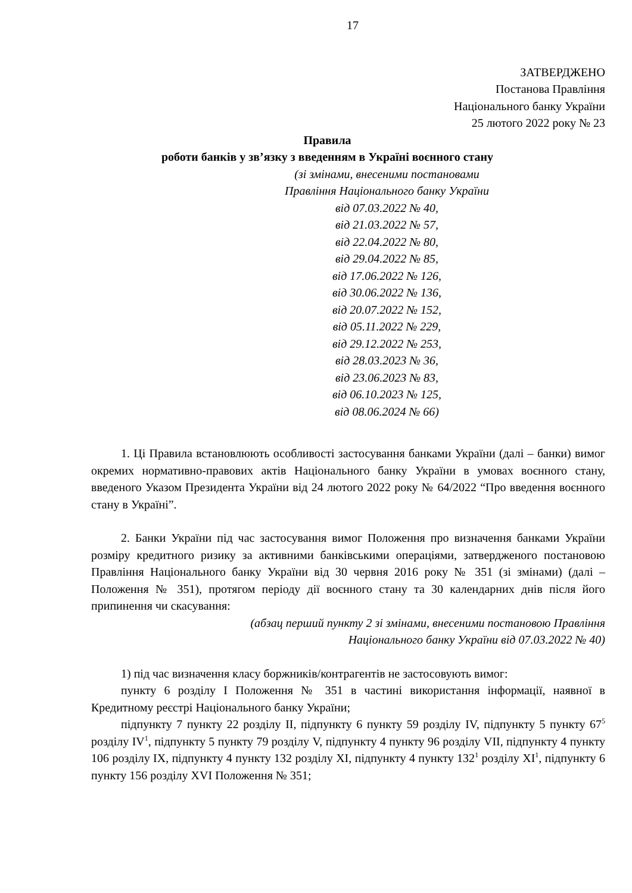17
ЗАТВЕРДЖЕНО
Постанова Правління
Національного банку України
25 лютого 2022 року № 23
Правила
роботи банків у зв’язку з введенням в Україні воєнного стану
(зі змінами, внесеними постановами
Правління Національного банку України
від 07.03.2022 № 40,
від 21.03.2022 № 57,
від 22.04.2022 № 80,
від 29.04.2022 № 85,
від 17.06.2022 № 126,
від 30.06.2022 № 136,
від 20.07.2022 № 152,
від 05.11.2022 № 229,
від 29.12.2022 № 253,
від 28.03.2023 № 36,
від 23.06.2023 № 83,
від 06.10.2023 № 125,
від 08.06.2024 № 66)
1. Ці Правила встановлюють особливості застосування банками України (далі – банки) вимог окремих нормативно-правових актів Національного банку України в умовах воєнного стану, введеного Указом Президента України від 24 лютого 2022 року № 64/2022 “Про введення воєнного стану в Україні”.
2. Банки України під час застосування вимог Положення про визначення банками України розміру кредитного ризику за активними банківськими операціями, затвердженого постановою Правління Національного банку України від 30 червня 2016 року № 351 (зі змінами) (далі – Положення № 351), протягом періоду дії воєнного стану та 30 календарних днів після його припинення чи скасування:
(абзац перший пункту 2 зі змінами, внесеними постановою Правління
Національного банку України від 07.03.2022 № 40)
1) під час визначення класу боржників/контрагентів не застосовують вимог:
пункту 6 розділу I Положення № 351 в частині використання інформації, наявної в Кредитному реєстрі Національного банку України;
підпункту 7 пункту 22 розділу II, підпункту 6 пункту 59 розділу IV, підпункту 5 пункту 67<sup>5</sup> розділу IV<sup>1</sup>, підпункту 5 пункту 79 розділу V, підпункту 4 пункту 96 розділу VII, підпункту 4 пункту 106 розділу IX, підпункту 4 пункту 132 розділу XI, підпункту 4 пункту 132<sup>1</sup> розділу XI<sup>1</sup>, підпункту 6 пункту 156 розділу XVI Положення № 351;